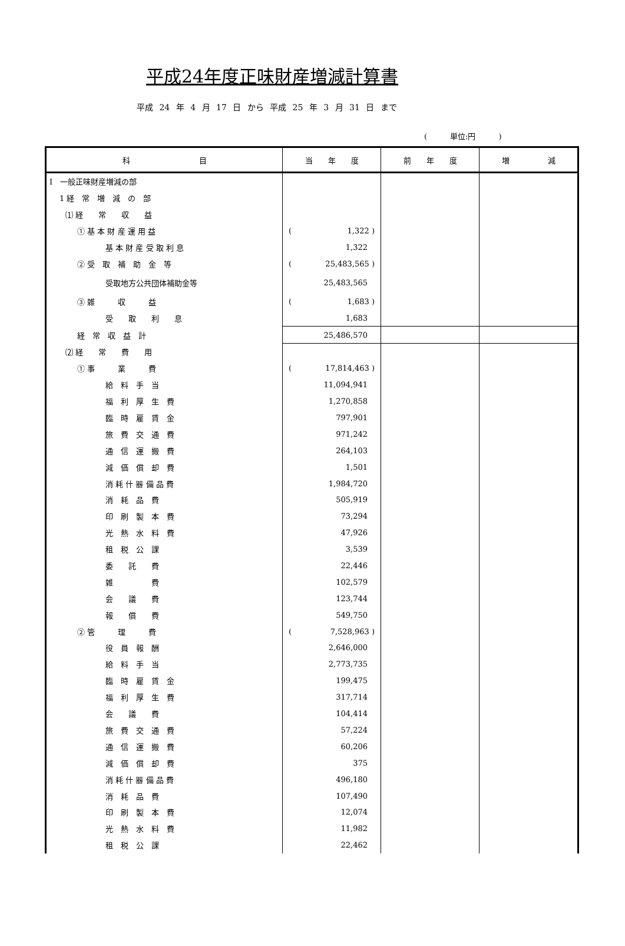平成24年度正味財産増減計算書
平成 24 年 4 月 17 日 から 平成 25 年 3 月 31 日 まで
(　　　単位:円　　　)
| 科 目 | 当 年 度 | 前 年 度 | 増 減 |
| --- | --- | --- | --- |
| Ⅰ 一般正味財産増減の部 | | | |
| 1 経 常 増 減 の 部 | | | |
| ⑴ 経 常 収 益 | | | |
| ① 基 本 財 産 運 用 益 | ( 1,322 ) | | |
| 基 本 財 産 受 取 利 息 | 1,322 | | |
| ② 受 取 補 助 金 等 | ( 25,483,565 ) | | |
| 受取地方公共団体補助金等 | 25,483,565 | | |
| ③ 雑 収 益 | ( 1,683 ) | | |
| 受 取 利 息 | 1,683 | | |
| 経 常 収 益 計 | 25,486,570 | | |
| ⑵ 経 常 費 用 | | | |
| ① 事 業 費 | ( 17,814,463 ) | | |
| 給 料 手 当 | 11,094,941 | | |
| 福 利 厚 生 費 | 1,270,858 | | |
| 臨 時 雇 賃 金 | 797,901 | | |
| 旅 費 交 通 費 | 971,242 | | |
| 通 信 運 搬 費 | 264,103 | | |
| 減 価 償 却 費 | 1,501 | | |
| 消 耗 什 器 備 品 費 | 1,984,720 | | |
| 消 耗 品 費 | 505,919 | | |
| 印 刷 製 本 費 | 73,294 | | |
| 光 熱 水 料 費 | 47,926 | | |
| 租 税 公 課 | 3,539 | | |
| 委 託 費 | 22,446 | | |
| 雑 費 | 102,579 | | |
| 会 議 費 | 123,744 | | |
| 報 償 費 | 549,750 | | |
| ② 管 理 費 | ( 7,528,963 ) | | |
| 役 員 報 酬 | 2,646,000 | | |
| 給 料 手 当 | 2,773,735 | | |
| 臨 時 雇 賃 金 | 199,475 | | |
| 福 利 厚 生 費 | 317,714 | | |
| 会 議 費 | 104,414 | | |
| 旅 費 交 通 費 | 57,224 | | |
| 通 信 運 搬 費 | 60,206 | | |
| 減 価 償 却 費 | 375 | | |
| 消 耗 什 器 備 品 費 | 496,180 | | |
| 消 耗 品 費 | 107,490 | | |
| 印 刷 製 本 費 | 12,074 | | |
| 光 熱 水 料 費 | 11,982 | | |
| 租 税 公 課 | 22,462 | | |